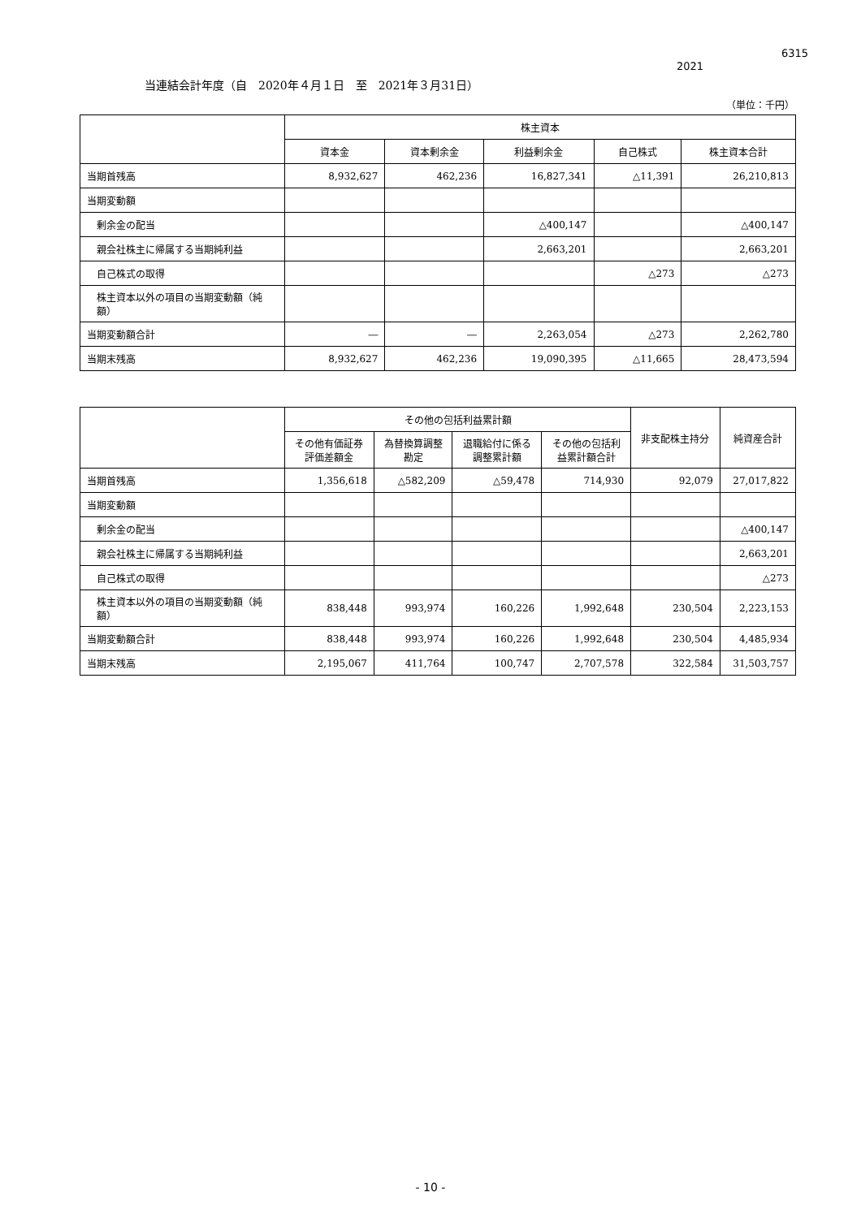6315
2021
当連結会計年度（自　2020年４月１日　至　2021年３月31日）
（単位：千円）
| | 株主資本 | | | | |
| --- | --- | --- | --- | --- | --- |
| | 資本金 | 資本剰余金 | 利益剰余金 | 自己株式 | 株主資本合計 |
| 当期首残高 | 8,932,627 | 462,236 | 16,827,341 | △11,391 | 26,210,813 |
| 当期変動額 | | | | | |
| 剰余金の配当 | | | △400,147 | | △400,147 |
| 親会社株主に帰属する当期純利益 | | | 2,663,201 | | 2,663,201 |
| 自己株式の取得 | | | | △273 | △273 |
| 株主資本以外の項目の当期変動額（純額） | | | | | |
| 当期変動額合計 | ― | ― | 2,263,054 | △273 | 2,262,780 |
| 当期末残高 | 8,932,627 | 462,236 | 19,090,395 | △11,665 | 28,473,594 |
| | その他の包括利益累計額 | | | | 非支配株主持分 | 純資産合計 |
| --- | --- | --- | --- | --- | --- | --- |
| | その他有価証券 評価差額金 | 為替換算調整 勘定 | 退職給付に係る 調整累計額 | その他の包括利 益累計額合計 | | |
| 当期首残高 | 1,356,618 | △582,209 | △59,478 | 714,930 | 92,079 | 27,017,822 |
| 当期変動額 | | | | | | |
| 剰余金の配当 | | | | | | △400,147 |
| 親会社株主に帰属する当期純利益 | | | | | | 2,663,201 |
| 自己株式の取得 | | | | | | △273 |
| 株主資本以外の項目の当期変動額（純額） | 838,448 | 993,974 | 160,226 | 1,992,648 | 230,504 | 2,223,153 |
| 当期変動額合計 | 838,448 | 993,974 | 160,226 | 1,992,648 | 230,504 | 4,485,934 |
| 当期末残高 | 2,195,067 | 411,764 | 100,747 | 2,707,578 | 322,584 | 31,503,757 |
- 10 -